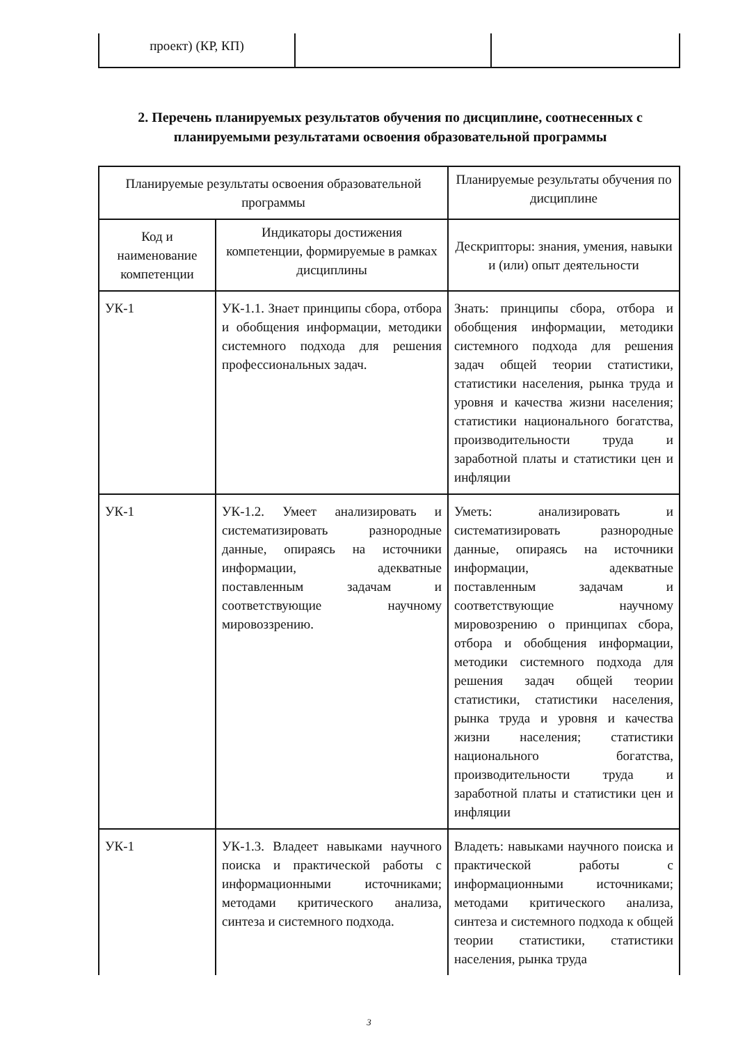| проект) (КР, КП) | | |
2. Перечень планируемых результатов обучения по дисциплине, соотнесенных с планируемыми результатами освоения образовательной программы
| Планируемые результаты освоения образовательной программы | | Планируемые результаты обучения по дисциплине |
| --- | --- | --- |
| Код и наименование компетенции | Индикаторы достижения компетенции, формируемые в рамках дисциплины | Дескрипторы: знания, умения, навыки и (или) опыт деятельности |
| УК-1 | УК-1.1. Знает принципы сбора, отбора и обобщения информации, методики системного подхода для решения профессиональных задач. | Знать: принципы сбора, отбора и обобщения информации, методики системного подхода для решения задач общей теории статистики, статистики населения, рынка труда и уровня и качества жизни населения; статистики национального богатства, производительности труда и заработной платы и статистики цен и инфляции |
| УК-1 | УК-1.2. Умеет анализировать и систематизировать разнородные данные, опираясь на источники информации, адекватные поставленным задачам и соответствующие научному мировоззрению. | Уметь: анализировать и систематизировать разнородные данные, опираясь на источники информации, адекватные поставленным задачам и соответствующие научному мировозрению о принципах сбора, отбора и обобщения информации, методики системного подхода для решения задач общей теории статистики, статистики населения, рынка труда и уровня и качества жизни населения; статистики национального богатства, производительности труда и заработной платы и статистики цен и инфляции |
| УК-1 | УК-1.3. Владеет навыками научного поиска и практической работы с информационными источниками; методами критического анализа, синтеза и системного подхода. | Владеть: навыками научного поиска и практической работы с информационными источниками; методами критического анализа, синтеза и системного подхода к общей теории статистики, статистики населения, рынка труда |
3